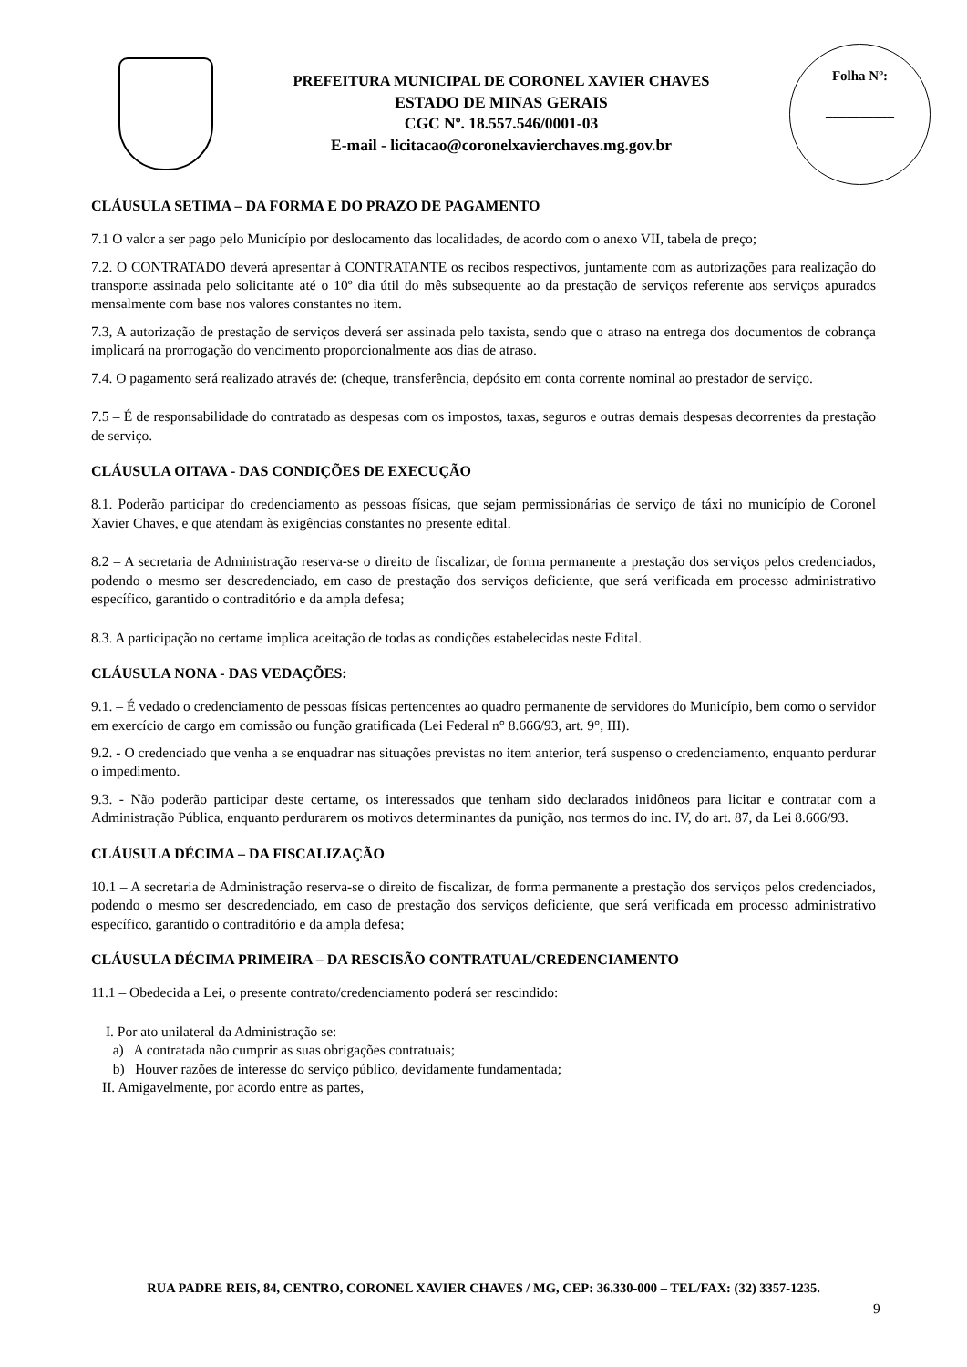PREFEITURA MUNICIPAL DE CORONEL XAVIER CHAVES
ESTADO DE MINAS GERAIS
CGC Nº. 18.557.546/0001-03
E-mail - licitacao@coronelxavierchaves.mg.gov.br
Folha Nº:
__________
CLÁUSULA SETIMA – DA FORMA E DO PRAZO DE PAGAMENTO
7.1 O valor a ser pago pelo Município por deslocamento das localidades, de acordo com o anexo VII, tabela de preço;
7.2. O CONTRATADO deverá apresentar à CONTRATANTE os recibos respectivos, juntamente com as autorizações para realização do transporte assinada pelo solicitante até o 10º dia útil do mês subsequente ao da prestação de serviços referente aos serviços apurados mensalmente com base nos valores constantes no item.
7.3, A autorização de prestação de serviços deverá ser assinada pelo taxista, sendo que o atraso na entrega dos documentos de cobrança implicará na prorrogação do vencimento proporcionalmente aos dias de atraso.
7.4. O pagamento será realizado através de: (cheque, transferência, depósito em conta corrente nominal ao prestador de serviço.
7.5 – É de responsabilidade do contratado as despesas com os impostos, taxas, seguros e outras demais despesas decorrentes da prestação de serviço.
CLÁUSULA OITAVA - DAS CONDIÇÕES DE EXECUÇÃO
8.1. Poderão participar do credenciamento as pessoas físicas, que sejam permissionárias de serviço de táxi no município de Coronel Xavier Chaves, e que atendam às exigências constantes no presente edital.
8.2 – A secretaria de Administração reserva-se o direito de fiscalizar, de forma permanente a prestação dos serviços pelos credenciados, podendo o mesmo ser descredenciado, em caso de prestação dos serviços deficiente, que será verificada em processo administrativo específico, garantido o contraditório e da ampla defesa;
8.3. A participação no certame implica aceitação de todas as condições estabelecidas neste Edital.
CLÁUSULA NONA - DAS VEDAÇÕES:
9.1. – É vedado o credenciamento de pessoas físicas pertencentes ao quadro permanente de servidores do Município, bem como o servidor em exercício de cargo em comissão ou função gratificada (Lei Federal n° 8.666/93, art. 9°, III).
9.2. - O credenciado que venha a se enquadrar nas situações previstas no item anterior, terá suspenso o credenciamento, enquanto perdurar o impedimento.
9.3. - Não poderão participar deste certame, os interessados que tenham sido declarados inidôneos para licitar e contratar com a Administração Pública, enquanto perdurarem os motivos determinantes da punição, nos termos do inc. IV, do art. 87, da Lei 8.666/93.
CLÁUSULA DÉCIMA – DA FISCALIZAÇÃO
10.1 – A secretaria de Administração reserva-se o direito de fiscalizar, de forma permanente a prestação dos serviços pelos credenciados, podendo o mesmo ser descredenciado, em caso de prestação dos serviços deficiente, que será verificada em processo administrativo específico, garantido o contraditório e da ampla defesa;
CLÁUSULA DÉCIMA PRIMEIRA – DA RESCISÃO CONTRATUAL/CREDENCIAMENTO
11.1 – Obedecida a Lei, o presente contrato/credenciamento poderá ser rescindido:
I. Por ato unilateral da Administração se:
a) A contratada não cumprir as suas obrigações contratuais;
b) Houver razões de interesse do serviço público, devidamente fundamentada;
II. Amigavelmente, por acordo entre as partes,
RUA PADRE REIS, 84, CENTRO, CORONEL XAVIER CHAVES / MG, CEP: 36.330-000 – TEL/FAX: (32) 3357-1235.
9